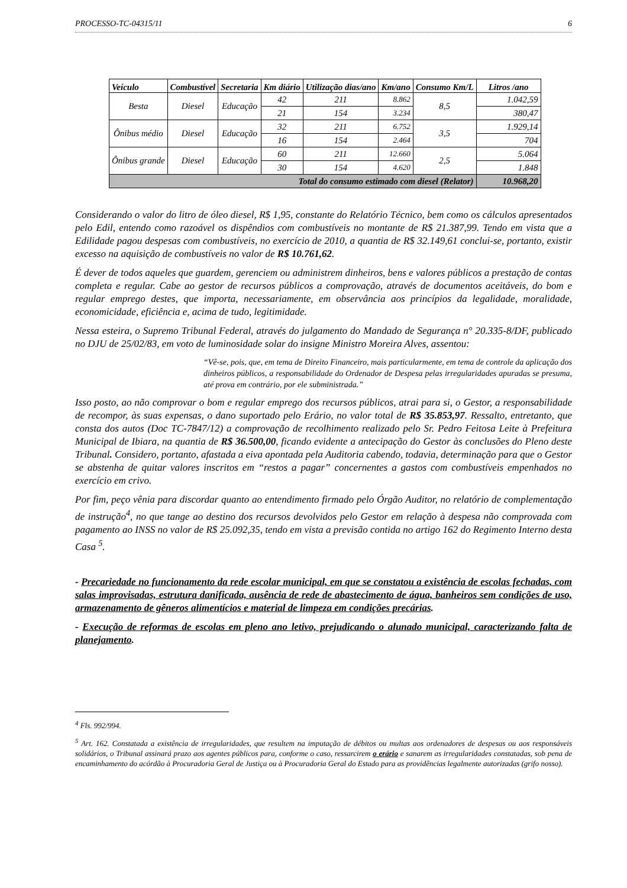PROCESSO-TC-04315/11 6
| Veículo | Combustível | Secretaria | Km diário | Utilização dias/ano | Km/ano | Consumo Km/L | Litros /ano |
| --- | --- | --- | --- | --- | --- | --- | --- |
| Besta | Diesel | Educação | 42 | 211 | 8.862 | 8,5 | 1.042,59 |
| | | | 21 | 154 | 3.234 | | 380,47 |
| Ônibus médio | Diesel | Educação | 32 | 211 | 6.752 | 3,5 | 1.929,14 |
| | | | 16 | 154 | 2.464 | | 704 |
| Ônibus grande | Diesel | Educação | 60 | 211 | 12.660 | 2,5 | 5.064 |
| | | | 30 | 154 | 4.620 | | 1.848 |
| Total do consumo estimado com diesel (Relator) | | | | | | | 10.968,20 |
Considerando o valor do litro de óleo diesel, R$ 1,95, constante do Relatório Técnico, bem como os cálculos apresentados pelo Edil, entendo como razoável os dispêndios com combustíveis no montante de R$ 21.387,99. Tendo em vista que a Edilidade pagou despesas com combustíveis, no exercício de 2010, a quantia de R$ 32.149,61 conclui-se, portanto, existir excesso na aquisição de combustíveis no valor de R$ 10.761,62.
É dever de todos aqueles que guardem, gerenciem ou administrem dinheiros, bens e valores públicos a prestação de contas completa e regular. Cabe ao gestor de recursos públicos a comprovação, através de documentos aceitáveis, do bom e regular emprego destes, que importa, necessariamente, em observância aos princípios da legalidade, moralidade, economicidade, eficiência e, acima de tudo, legitimidade.
Nessa esteira, o Supremo Tribunal Federal, através do julgamento do Mandado de Segurança n° 20.335-8/DF, publicado no DJU de 25/02/83, em voto de luminosidade solar do insigne Ministro Moreira Alves, assentou:
“Vê-se, pois, que, em tema de Direito Financeiro, mais particularmente, em tema de controle da aplicação dos dinheiros públicos, a responsabilidade do Ordenador de Despesa pelas irregularidades apuradas se presuma, até prova em contrário, por ele subministrada.”
Isso posto, ao não comprovar o bom e regular emprego dos recursos públicos, atrai para si, o Gestor, a responsabilidade de recompor, às suas expensas, o dano suportado pelo Erário, no valor total de R$ 35.853,97. Ressalto, entretanto, que consta dos autos (Doc TC-7847/12) a comprovação de recolhimento realizado pelo Sr. Pedro Feitosa Leite à Prefeitura Municipal de Ibiara, na quantia de R$ 36.500,00, ficando evidente a antecipação do Gestor às conclusões do Pleno deste Tribunal. Considero, portanto, afastada a eiva apontada pela Auditoria cabendo, todavia, determinação para que o Gestor se abstenha de quitar valores inscritos em “restos a pagar” concernentes a gastos com combustíveis empenhados no exercício em crivo.
Por fim, peço vênia para discordar quanto ao entendimento firmado pelo Órgão Auditor, no relatório de complementação de instrução<sup>4</sup>, no que tange ao destino dos recursos devolvidos pelo Gestor em relação à despesa não comprovada com pagamento ao INSS no valor de R$ 25.092,35, tendo em vista a previsão contida no artigo 162 do Regimento Interno desta Casa <sup>5</sup>.
- Precariedade no funcionamento da rede escolar municipal, em que se constatou a existência de escolas fechadas, com salas improvisadas, estrutura danificada, ausência de rede de abastecimento de água, banheiros sem condições de uso, armazenamento de gêneros alimentícios e material de limpeza em condições precárias.
- Execução de reformas de escolas em pleno ano letivo, prejudicando o alunado municipal, caracterizando falta de planejamento.
<sup>4</sup> Fls. 992/994.
<sup>5</sup> Art. 162. Constatada a existência de irregularidades, que resultem na imputação de débitos ou multas aos ordenadores de despesas ou aos responsáveis solidários, o Tribunal assinará prazo aos agentes públicos para, conforme o caso, ressarcirem o erário e sanarem as irregularidades constatadas, sob pena de encaminhamento do acórdão à Procuradoria Geral de Justiça ou à Procuradoria Geral do Estado para as providências legalmente autorizadas (grifo nosso).